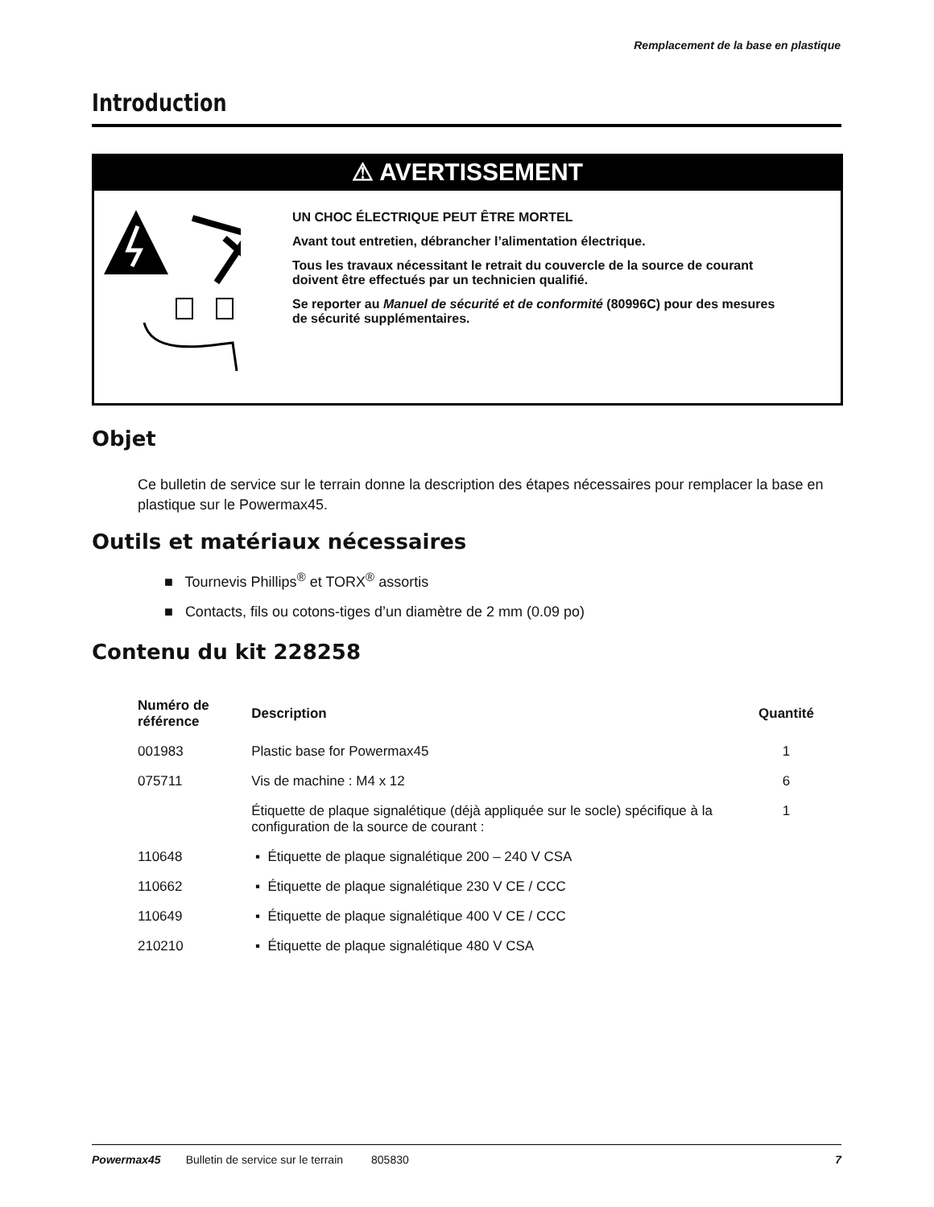Remplacement de la base en plastique
Introduction
⚠ AVERTISSEMENT
UN CHOC ÉLECTRIQUE PEUT ÊTRE MORTEL
Avant tout entretien, débrancher l’alimentation électrique.
Tous les travaux nécessitant le retrait du couvercle de la source de courant doivent être effectués par un technicien qualifié.
Se reporter au Manuel de sécurité et de conformité (80996C) pour des mesures de sécurité supplémentaires.
Objet
Ce bulletin de service sur le terrain donne la description des étapes nécessaires pour remplacer la base en plastique sur le Powermax45.
Outils et matériaux nécessaires
■ Tournevis Phillips<sup>®</sup> et TORX<sup>®</sup> assortis
■ Contacts, fils ou cotons-tiges d’un diamètre de 2 mm (0.09 po)
Contenu du kit 228258
| Numéro de référence | Description | Quantité |
| --- | --- | --- |
| 001983 | Plastic base for Powermax45 | 1 |
| 075711 | Vis de machine : M4 x 12 | 6 |
| | Étiquette de plaque signalétique (déjà appliquée sur le socle) spécifique à la configuration de la source de courant : | 1 |
| 110648 | ▪ Étiquette de plaque signalétique 200 – 240 V CSA | |
| 110662 | ▪ Étiquette de plaque signalétique 230 V CE / CCC | |
| 110649 | ▪ Étiquette de plaque signalétique 400 V CE / CCC | |
| 210210 | ▪ Étiquette de plaque signalétique 480 V CSA | |
Powermax45 Bulletin de service sur le terrain 805830 7